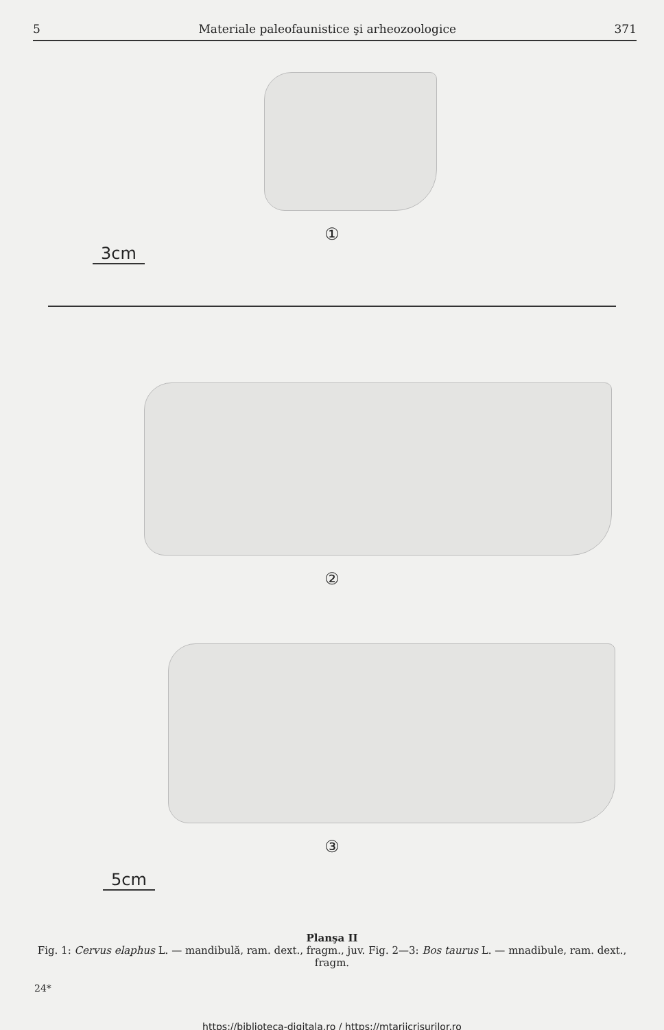5 Materiale paleofaunistice şi arheozoologice 371
①
3cm
②
③
5cm
Planşa II
Fig. 1: Cervus elaphus L. — mandibulă, ram. dext., fragm., juv. Fig. 2—3: Bos taurus L. — mnadibule, ram. dext., fragm.
24*
https://biblioteca-digitala.ro / https://mtariicrisurilor.ro